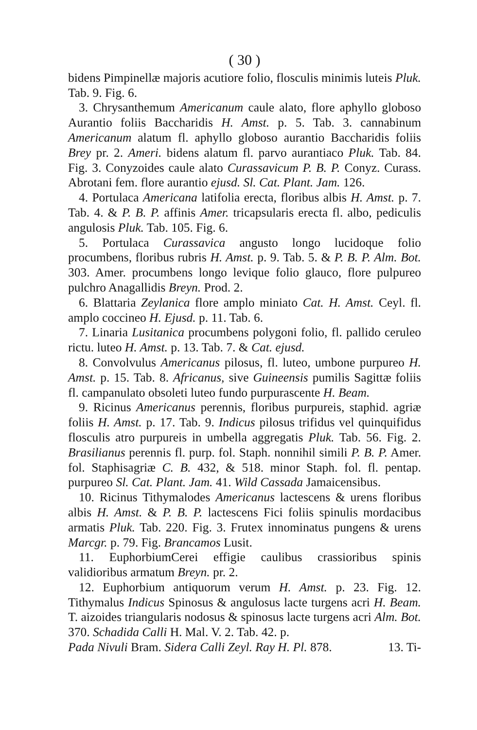( 30 )
bidens Pimpinellæ majoris acutiore folio, flosculis minimis luteis Pluk. Tab. 9. Fig. 6.
3. Chrysanthemum Americanum caule alato, flore aphyllo globoso Aurantio foliis Baccharidis H. Amst. p. 5. Tab. 3. cannabinum Americanum alatum fl. aphyllo globoso aurantio Baccharidis foliis Brey pr. 2. Ameri. bidens alatum fl. parvo aurantiaco Pluk. Tab. 84. Fig. 3. Conyzoides caule alato Curassavicum P. B. P. Conyz. Curass. Abrotani fem. flore aurantio ejusd. Sl. Cat. Plant. Jam. 126.
4. Portulaca Americana latifolia erecta, floribus albis H. Amst. p. 7. Tab. 4. & P. B. P. affinis Amer. tricapsularis erecta fl. albo, pediculis angulosis Pluk. Tab. 105. Fig. 6.
5. Portulaca Curassavica angusto longo lucidoque folio procumbens, floribus rubris H. Amst. p. 9. Tab. 5. & P. B. P. Alm. Bot. 303. Amer. procumbens longo levique folio glauco, flore pulpureo pulchro Anagallidis Breyn. Prod. 2.
6. Blattaria Zeylanica flore amplo miniato Cat. H. Amst. Ceyl. fl. amplo coccineo H. Ejusd. p. 11. Tab. 6.
7. Linaria Lusitanica procumbens polygoni folio, fl. pallido ceruleo rictu. luteo H. Amst. p. 13. Tab. 7. & Cat. ejusd.
8. Convolvulus Americanus pilosus, fl. luteo, umbone purpureo H. Amst. p. 15. Tab. 8. Africanus, sive Guineensis pumilis Sagittæ foliis fl. campanulato obsoleti luteo fundo purpurascente H. Beam.
9. Ricinus Americanus perennis, floribus purpureis, staphid. agriæ foliis H. Amst. p. 17. Tab. 9. Indicus pilosus trifidus vel quinquifidus flosculis atro purpureis in umbella aggregatis Pluk. Tab. 56. Fig. 2. Brasilianus perennis fl. purp. fol. Staph. nonnihil simili P. B. P. Amer. fol. Staphisagriæ C. B. 432, & 518. minor Staph. fol. fl. pentap. purpureo Sl. Cat. Plant. Jam. 41. Wild Cassada Jamaicensibus.
10. Ricinus Tithymalodes Americanus lactescens & urens floribus albis H. Amst. & P. B. P. lactescens Fici foliis spinulis mordacibus armatis Pluk. Tab. 220. Fig. 3. Frutex innominatus pungens & urens Marcgr. p. 79. Fig. Brancamos Lusit.
11. EuphorbiumCerei effigie caulibus crassioribus spinis validioribus armatum Breyn. pr. 2.
12. Euphorbium antiquorum verum H. Amst. p. 23. Fig. 12. Tithymalus Indicus Spinosus & angulosus lacte turgens acri H. Beam. T. aizoides triangularis nodosus & spinosus lacte turgens acri Alm. Bot. 370. Schadida Calli H. Mal. V. 2. Tab. 42. p.
Pada Nivuli Bram. Sidera Calli Zeyl. Ray H. Pl. 878. 13. Ti-